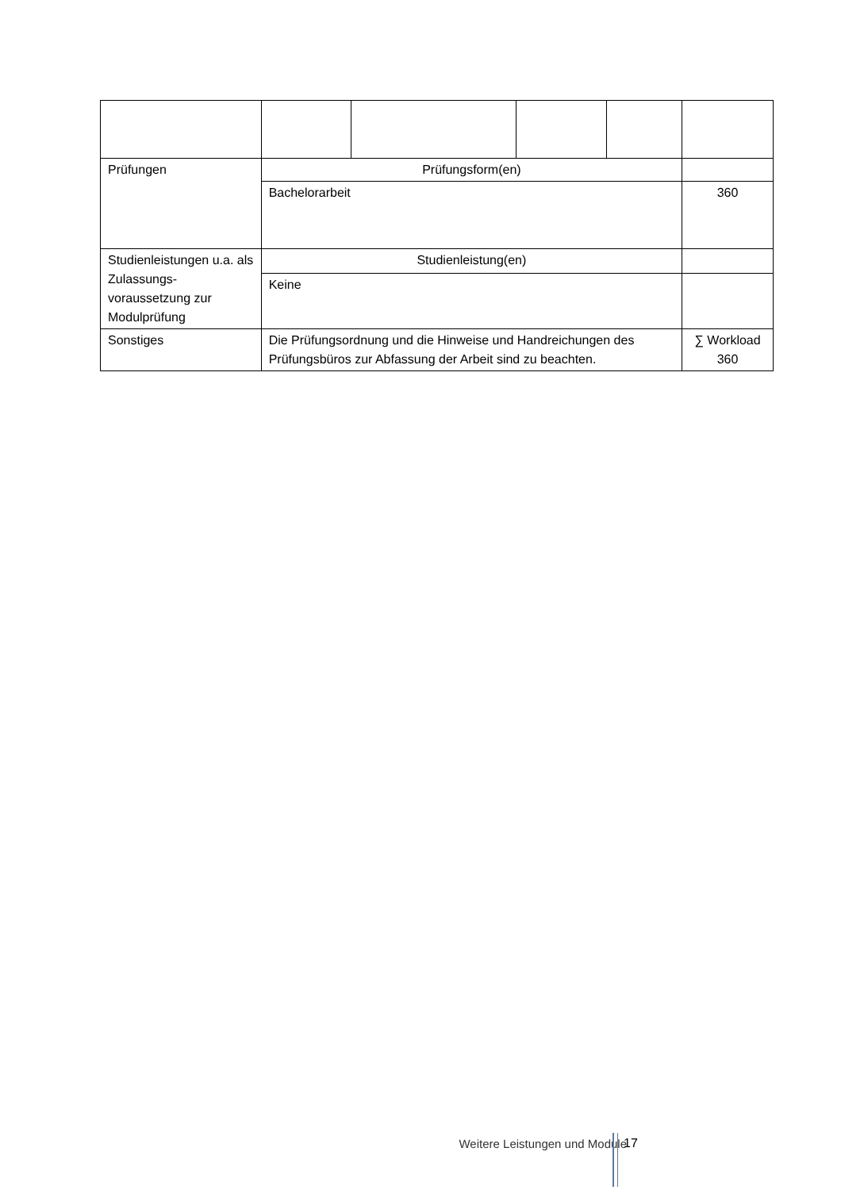| Prüfungen | Prüfungsform(en) | | | | |
| | Bachelorarbeit | | | | 360 |
| Studienleistungen u.a. als Zulassungs-voraussetzung zur Modulprüfung | Studienleistung(en) | | | | |
| | Keine | | | | |
| Sonstiges | Die Prüfungsordnung und die Hinweise und Handreichungen des Prüfungsbüros zur Abfassung der Arbeit sind zu beachten. | | | | ∑ Workload 360 |
Weitere Leistungen und Module 17